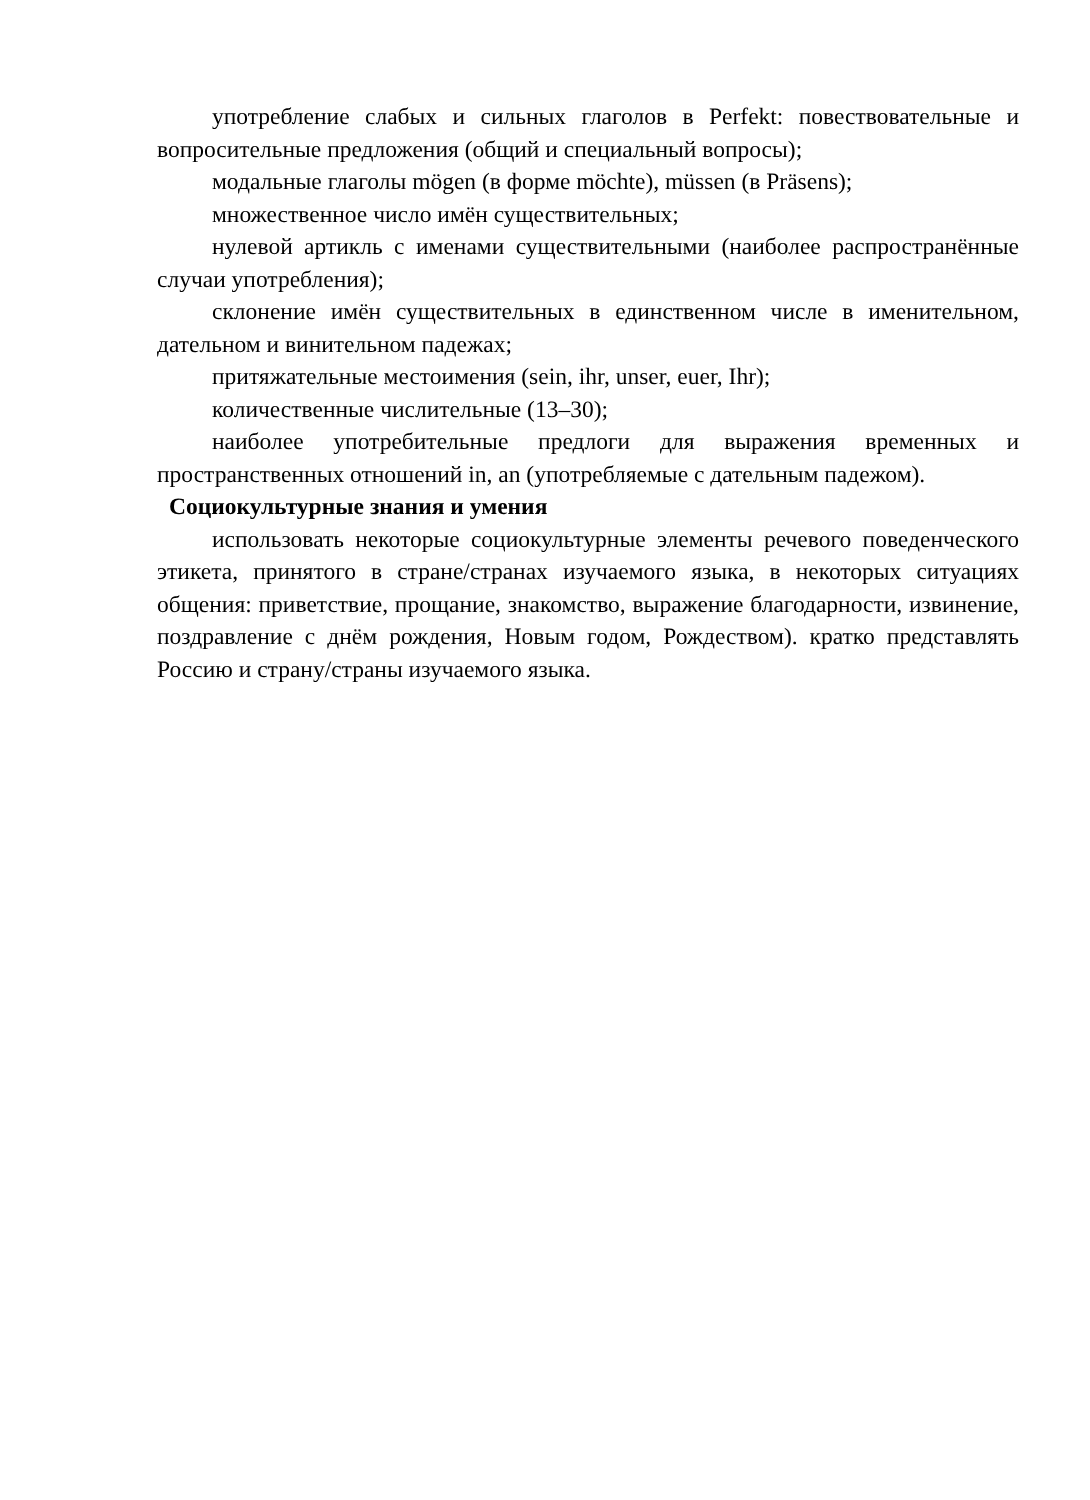употребление слабых и сильных глаголов в Perfekt: повествовательные и вопросительные предложения (общий и специальный вопросы);
модальные глаголы mögen (в форме möchte), müssen (в Präsens);
множественное число имён существительных;
нулевой артикль с именами существительными (наиболее распространённые случаи употребления);
склонение имён существительных в единственном числе в именительном, дательном и винительном падежах;
притяжательные местоимения (sein, ihr, unser, euer, Ihr);
количественные числительные (13–30);
наиболее употребительные предлоги для выражения временных и пространственных отношений in, an (употребляемые с дательным падежом).
Социокультурные знания и умения
использовать некоторые социокультурные элементы речевого поведенческого этикета, принятого в стране/странах изучаемого языка, в некоторых ситуациях общения: приветствие, прощание, знакомство, выражение благодарности, извинение, поздравление с днём рождения, Новым годом, Рождеством). кратко представлять Россию и страну/страны изучаемого языка.